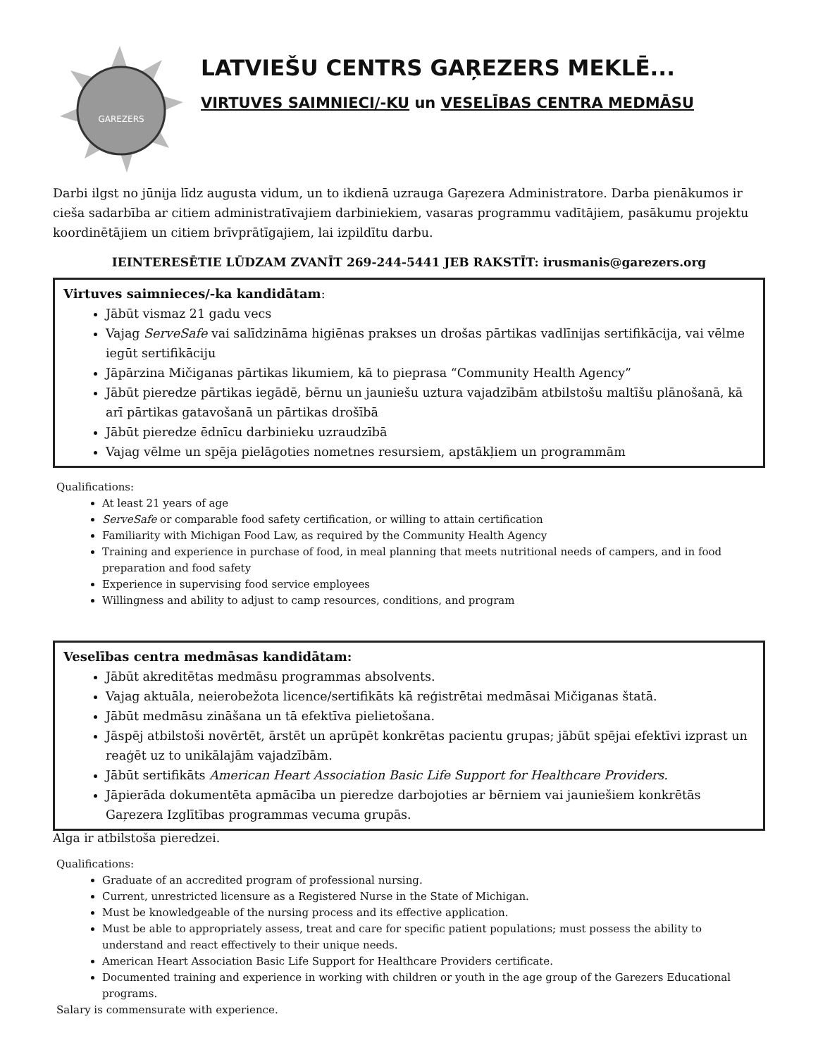GAREZERS
LATVIEŠU CENTRS GAŖEZERS MEKLĒ...
VIRTUVES SAIMNIECI/-KU un VESELĪBAS CENTRA MEDMĀSU
Darbi ilgst no jūnija līdz augusta vidum, un to ikdienā uzrauga Gaŗezera Administratore. Darba pienākumos ir cieša sadarbība ar citiem administratīvajiem darbiniekiem, vasaras programmu vadītājiem, pasākumu projektu koordinētājiem un citiem brīvprātīgajiem, lai izpildītu darbu.
IEINTERESĒTIE LŪDZAM ZVANĪT 269-244-5441 JEB RAKSTĪT: irusmanis@garezers.org
Virtuves saimnieces/-ka kandidātam:
Jābūt vismaz 21 gadu vecs
Vajag ServeSafe vai salīdzināma higiēnas prakses un drošas pārtikas vadlīnijas sertifikācija, vai vēlme iegūt sertifikāciju
Jāpārzina Mičiganas pārtikas likumiem, kā to pieprasa “Community Health Agency”
Jābūt pieredze pārtikas iegādē, bērnu un jauniešu uztura vajadzībām atbilstošu maltīšu plānošanā, kā arī pārtikas gatavošanā un pārtikas drošībā
Jābūt pieredze ēdnīcu darbinieku uzraudzībā
Vajag vēlme un spēja pielāgoties nometnes resursiem, apstākļiem un programmām
Qualifications:
At least 21 years of age
ServeSafe or comparable food safety certification, or willing to attain certification
Familiarity with Michigan Food Law, as required by the Community Health Agency
Training and experience in purchase of food, in meal planning that meets nutritional needs of campers, and in food preparation and food safety
Experience in supervising food service employees
Willingness and ability to adjust to camp resources, conditions, and program
Veselības centra medmāsas kandidātam:
Jābūt akreditētas medmāsu programmas absolvents.
Vajag aktuāla, neierobežota licence/sertifikāts kā reģistrētai medmāsai Mičiganas štatā.
Jābūt medmāsu zināšana un tā efektīva pielietošana.
Jāspēj atbilstoši novērtēt, ārstēt un aprūpēt konkrētas pacientu grupas; jābūt spējai efektīvi izprast un reaģēt uz to unikālajām vajadzībām.
Jābūt sertifikāts American Heart Association Basic Life Support for Healthcare Providers.
Jāpierāda dokumentēta apmācība un pieredze darbojoties ar bērniem vai jauniešiem konkrētās Gaŗezera Izglītības programmas vecuma grupās.
Alga ir atbilstoša pieredzei.
Qualifications:
Graduate of an accredited program of professional nursing.
Current, unrestricted licensure as a Registered Nurse in the State of Michigan.
Must be knowledgeable of the nursing process and its effective application.
Must be able to appropriately assess, treat and care for specific patient populations; must possess the ability to understand and react effectively to their unique needs.
American Heart Association Basic Life Support for Healthcare Providers certificate.
Documented training and experience in working with children or youth in the age group of the Garezers Educational programs.
Salary is commensurate with experience.